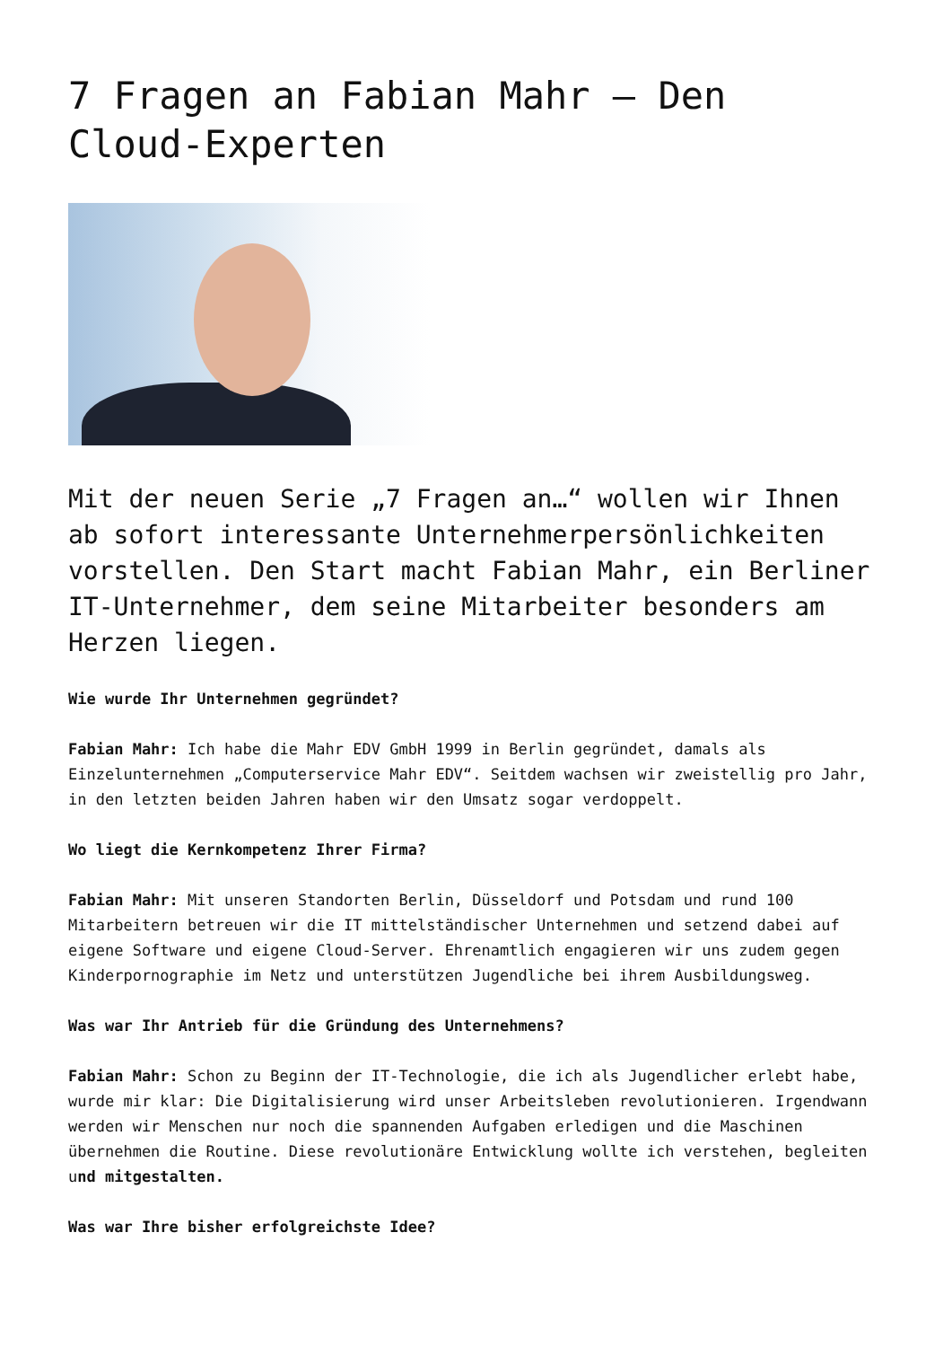7 Fragen an Fabian Mahr – Den Cloud-Experten
Mit der neuen Serie „7 Fragen an…“ wollen wir Ihnen ab sofort interessante Unternehmerpersönlichkeiten vorstellen. Den Start macht Fabian Mahr, ein Berliner IT-Unternehmer, dem seine Mitarbeiter besonders am Herzen liegen.
Wie wurde Ihr Unternehmen gegründet?
Fabian Mahr: Ich habe die Mahr EDV GmbH 1999 in Berlin gegründet, damals als Einzelunternehmen „Computerservice Mahr EDV“. Seitdem wachsen wir zweistellig pro Jahr, in den letzten beiden Jahren haben wir den Umsatz sogar verdoppelt.
Wo liegt die Kernkompetenz Ihrer Firma?
Fabian Mahr: Mit unseren Standorten Berlin, Düsseldorf und Potsdam und rund 100 Mitarbeitern betreuen wir die IT mittelständischer Unternehmen und setzend dabei auf eigene Software und eigene Cloud-Server. Ehrenamtlich engagieren wir uns zudem gegen Kinderpornographie im Netz und unterstützen Jugendliche bei ihrem Ausbildungsweg.
Was war Ihr Antrieb für die Gründung des Unternehmens?
Fabian Mahr: Schon zu Beginn der IT-Technologie, die ich als Jugendlicher erlebt habe, wurde mir klar: Die Digitalisierung wird unser Arbeitsleben revolutionieren. Irgendwann werden wir Menschen nur noch die spannenden Aufgaben erledigen und die Maschinen übernehmen die Routine. Diese revolutionäre Entwicklung wollte ich verstehen, begleiten und mitgestalten.
Was war Ihre bisher erfolgreichste Idee?